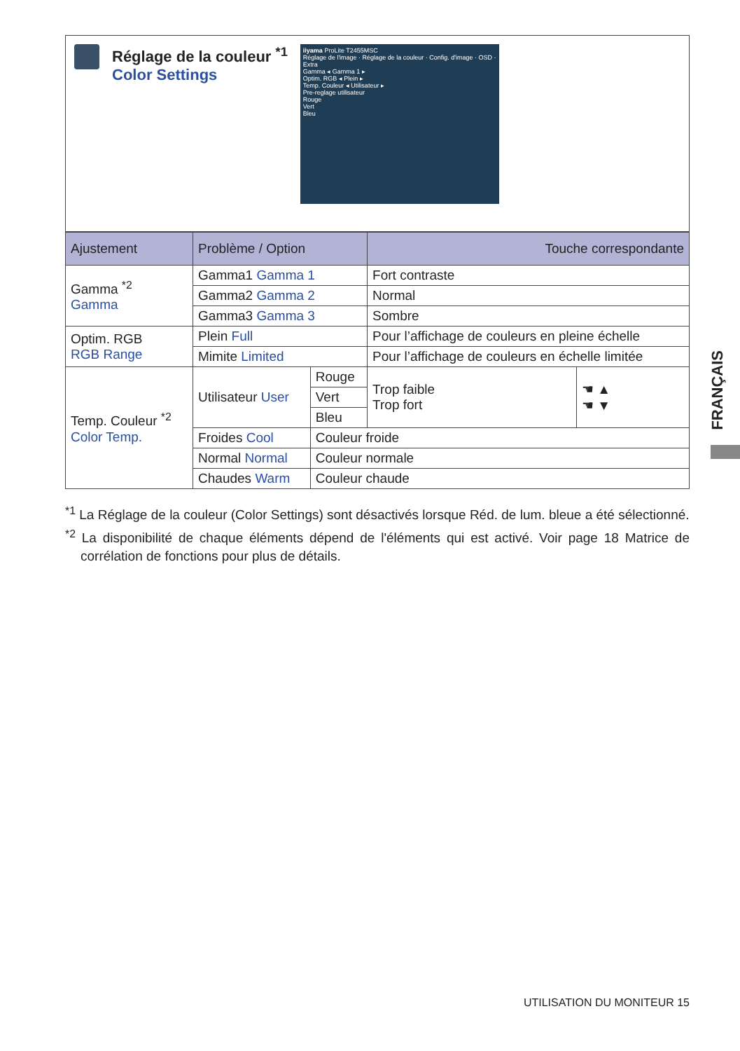Réglage de la couleur <sup>*1</sup>
Color Settings
iiyama ProLite T2455MSC
Réglage de l'image · Réglage de la couleur · Config. d'image · OSD · Extra
Gamma ◂ Gamma 1 ▸
Optim. RGB ◂ Plein ▸
Temp. Couleur ◂ Utilisateur ▸
Pre-reglage utilisateur
Rouge
Vert
Bleu
| Ajustement | Problème / Option | | Touche correspondante | |
| --- | --- | --- | --- | --- |
| Gamma <sup>*2</sup> Gamma | Gamma1 Gamma 1 | | Fort contraste | |
| | Gamma2 Gamma 2 | | Normal | |
| | Gamma3 Gamma 3 | | Sombre | |
| Optim. RGB RGB Range | Plein Full | | Pour l’affichage de couleurs en pleine échelle | |
| | Mimite Limited | | Pour l’affichage de couleurs en échelle limitée | |
| Temp. Couleur <sup>*2</sup> Color Temp. | Utilisateur User | Rouge | Trop faible Trop fort | ☚ ▲ ☚ ▼ |
| | | Vert | | |
| | | Bleu | | |
| | Froides Cool | Couleur froide | | |
| | Normal Normal | Couleur normale | | |
| | Chaudes Warm | Couleur chaude | | |
<sup>*1</sup> La Réglage de la couleur (Color Settings) sont désactivés lorsque Réd. de lum. bleue a été sélectionné.
<sup>*2</sup> La disponibilité de chaque éléments dépend de l'éléments qui est activé. Voir page 18 Matrice de corrélation de fonctions pour plus de détails.
FRANÇAIS
UTILISATION DU MONITEUR 15